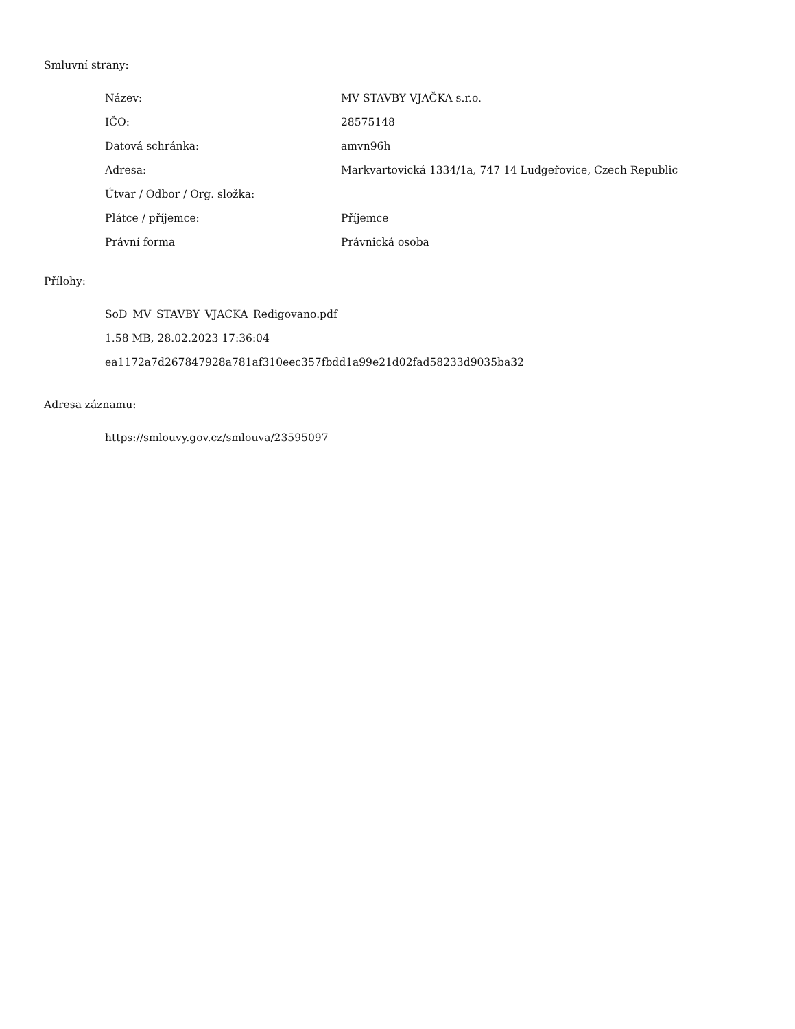Smluvní strany:
| Název: | MV STAVBY VJAČKA s.r.o. |
| IČO: | 28575148 |
| Datová schránka: | amvn96h |
| Adresa: | Markvartovická 1334/1a, 747 14 Ludgeřovice, Czech Republic |
| Útvar / Odbor / Org. složka: | |
| Plátce / příjemce: | Příjemce |
| Právní forma | Právnická osoba |
Přílohy:
SoD_MV_STAVBY_VJACKA_Redigovano.pdf
1.58 MB, 28.02.2023 17:36:04
ea1172a7d267847928a781af310eec357fbdd1a99e21d02fad58233d9035ba32
Adresa záznamu:
https://smlouvy.gov.cz/smlouva/23595097